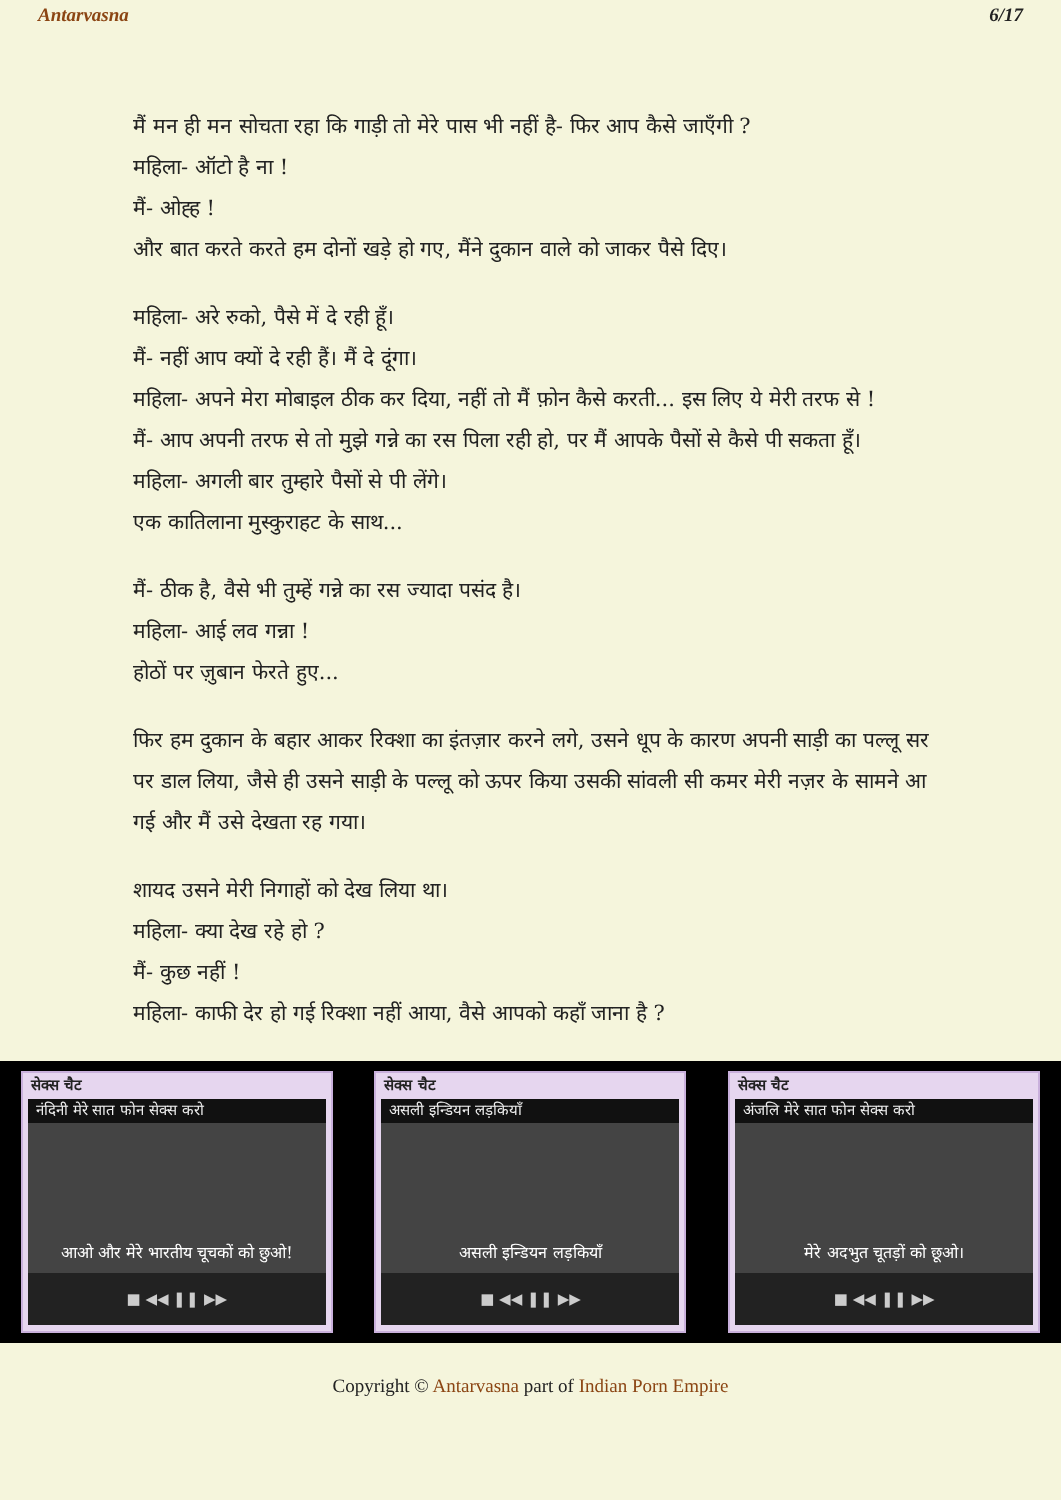Antarvasna 6/17
मैं मन ही मन सोचता रहा कि गाड़ी तो मेरे पास भी नहीं है- फिर आप कैसे जाएँगी ?
महिला- ऑटो है ना !
मैं- ओह्ह !
और बात करते करते हम दोनों खड़े हो गए, मैंने दुकान वाले को जाकर पैसे दिए।
महिला- अरे रुको, पैसे में दे रही हूँ।
मैं- नहीं आप क्यों दे रही हैं। मैं दे दूंगा।
महिला- अपने मेरा मोबाइल ठीक कर दिया, नहीं तो मैं फ़ोन कैसे करती... इस लिए ये मेरी तरफ से !
मैं- आप अपनी तरफ से तो मुझे गन्ने का रस पिला रही हो, पर मैं आपके पैसों से कैसे पी सकता हूँ।
महिला- अगली बार तुम्हारे पैसों से पी लेंगे।
एक कातिलाना मुस्कुराहट के साथ...
मैं- ठीक है, वैसे भी तुम्हें गन्ने का रस ज्यादा पसंद है।
महिला- आई लव गन्ना !
होठों पर ज़ुबान फेरते हुए...
फिर हम दुकान के बहार आकर रिक्शा का इंतज़ार करने लगे, उसने धूप के कारण अपनी साड़ी का पल्लू सर पर डाल लिया, जैसे ही उसने साड़ी के पल्लू को ऊपर किया उसकी सांवली सी कमर मेरी नज़र के सामने आ गई और मैं उसे देखता रह गया।
शायद उसने मेरी निगाहों को देख लिया था।
महिला- क्या देख रहे हो ?
मैं- कुछ नहीं !
महिला- काफी देर हो गई रिक्शा नहीं आया, वैसे आपको कहाँ जाना है ?
सेक्स चैट
नंदिनी मेरे सात फोन सेक्स करो
आओ और मेरे भारतीय चूचकों को छुओ!
■ ◀◀ ❚❚ ▶▶
सेक्स चैट
असली इन्डियन लड़कियाँ
असली इन्डियन लड़कियाँ
■ ◀◀ ❚❚ ▶▶
सेक्स चैट
अंजलि मेरे सात फोन सेक्स करो
मेरे अदभुत चूतड़ों को छूओ।
■ ◀◀ ❚❚ ▶▶
Copyright © Antarvasna part of Indian Porn Empire